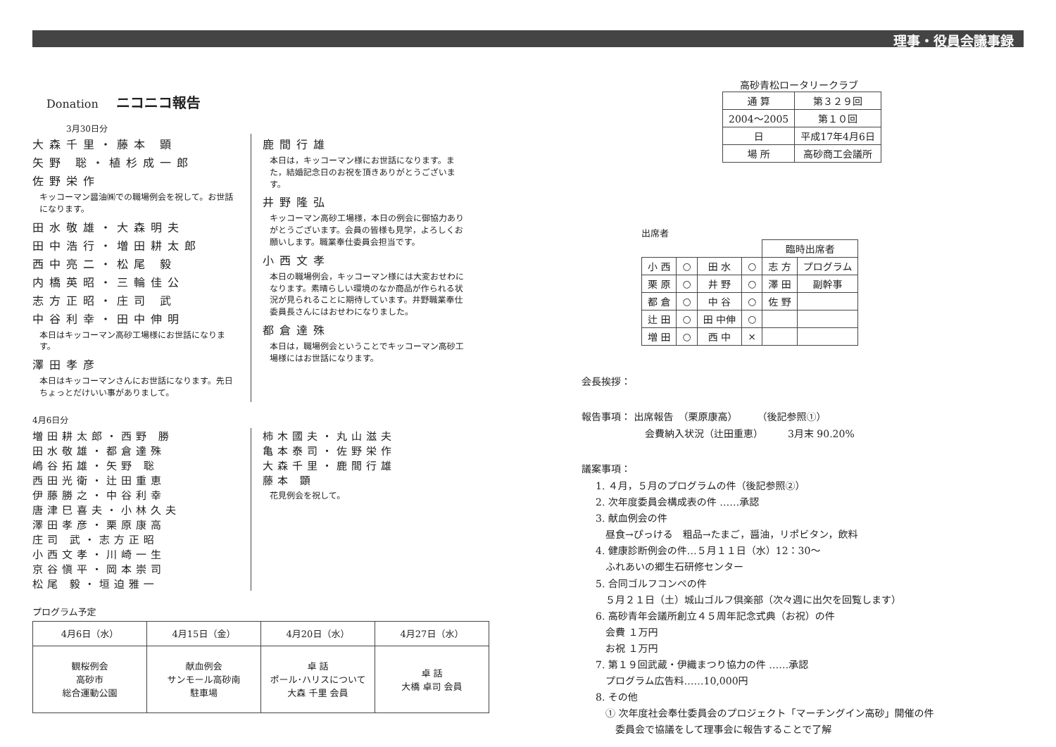理事・役員会議事録
Donation ニコニコ報告
3月30日分
大森千里・藤本 顕
矢野 聡・植杉成一郎
佐野栄作
キッコーマン醤油㈱での職場例会を祝して。お世話になります。
田水敬雄・大森明夫
田中浩行・増田耕太郎
西中亮二・松尾 毅
内橋英昭・三輪佳公
志方正昭・庄司 武
中谷利幸・田中伸明
本日はキッコーマン高砂工場様にお世話になります。
澤田孝彦
本日はキッコーマンさんにお世話になります。先日ちょっとだけいい事がありまして。
鹿間行雄
本日は，キッコーマン様にお世話になります。また，結婚記念日のお祝を頂きありがとうございます。
井野隆弘
キッコーマン高砂工場様，本日の例会に御協力ありがとうございます。会員の皆様も見学，よろしくお願いします。職業奉仕委員会担当です。
小西文孝
本日の職場例会，キッコーマン様には大変おせわになります。素晴らしい環境のなか商品が作られる状況が見られることに期待しています。井野職業奉仕委員長さんにはおせわになりました。
都倉達殊
本日は，職場例会ということでキッコーマン高砂工場様にはお世話になります。
4月6日分
増田耕太郎・西野 勝
田水敬雄・都倉達殊
嶋谷拓雄・矢野 聡
西田光衛・辻田重恵
伊藤勝之・中谷利幸
唐津巳喜夫・小林久夫
澤田孝彦・栗原康高
庄司 武・志方正昭
小西文孝・川崎一生
京谷愼平・岡本崇司
松尾 毅・垣迫雅一
柿木國夫・丸山滋夫
亀本泰司・佐野栄作
大森千里・鹿間行雄
藤本 顕
花見例会を祝して。
プログラム予定
| 4月6日（水） | 4月15日（金） | 4月20日（水） | 4月27日（水） |
| 観桜例会 高砂市 総合運動公園 | 献血例会 サンモール高砂南 駐車場 | 卓 話 ポール･ハリスについて 大森 千里 会員 | 卓 話 大橋 卓司 会員 |
高砂青松ロータリークラブ
| 通 算 | 第３２９回 |
| 2004～2005 | 第１０回 |
| 日 | 平成17年4月6日 |
| 場 所 | 高砂商工会議所 |
出席者
| | | | | 臨時出席者 | |
| --- | --- | --- | --- | --- | --- |
| 小 西 | ○ | 田 水 | ○ | 志 方 | プログラム |
| 栗 原 | ○ | 井 野 | ○ | 澤 田 | 副幹事 |
| 都 倉 | ○ | 中 谷 | ○ | 佐 野 | |
| 辻 田 | ○ | 田 中伸 | ○ | | |
| 増 田 | ○ | 西 中 | × | | |
会長挨拶：
報告事項： 出席報告　（栗原康高）　　　（後記参照①）
会費納入状況（辻田重恵）　　　3月末 90.20%
議案事項：
1. ４月，５月のプログラムの件（後記参照②）
2. 次年度委員会構成表の件 ……承認
3. 献血例会の件
　昼食→ぴっける　粗品→たまご，醤油，リポビタン，飲料
4. 健康診断例会の件…５月１１日（水）12：30～
　ふれあいの郷生石研修センター
5. 合同ゴルフコンペの件
　５月２１日（土）城山ゴルフ倶楽部（次々週に出欠を回覧します）
6. 高砂青年会議所創立４５周年記念式典（お祝）の件
　会費 １万円
　お祝 １万円
7. 第１９回武蔵・伊織まつり協力の件 ……承認
　プログラム広告料……10,000円
8. その他
　① 次年度社会奉仕委員会のプロジェクト「マーチングイン高砂」開催の件
　　委員会で協議をして理事会に報告することで了解